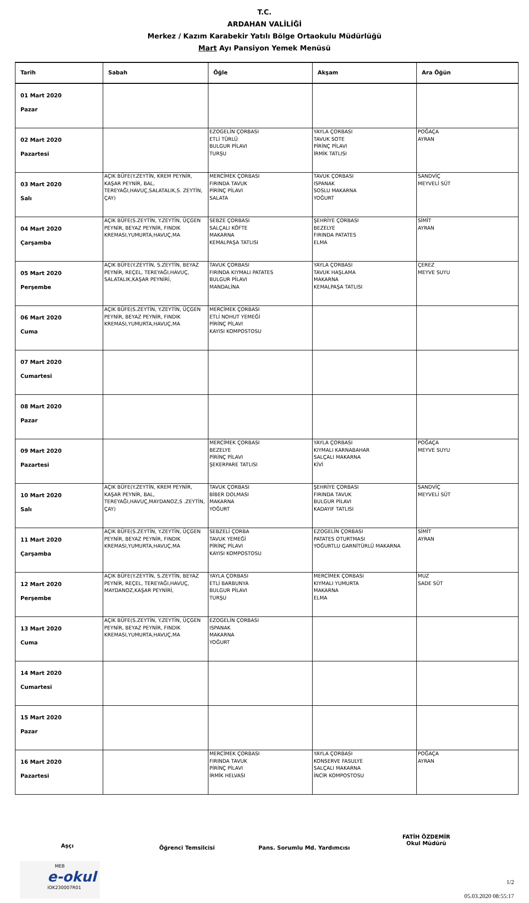T.C.
ARDAHAN VALİLİĞİ
Merkez / Kazım Karabekir Yatılı Bölge Ortaokulu Müdürlüğü
Mart Ayı Pansiyon Yemek Menüsü
| Tarih | Sabah | Öğle | Akşam | Ara Öğün |
| --- | --- | --- | --- | --- |
| 01 Mart 2020 Pazar | | | | |
| 02 Mart 2020 Pazartesi | | EZOGELİN ÇORBASI ETLİ TÜRLÜ BULGUR PİLAVI TURŞU | YAYLA ÇORBASI TAVUK SOTE PİRİNÇ PİLAVI İRMİK TATLISI | POĞAÇA AYRAN |
| 03 Mart 2020 Salı | AÇIK BÜFE(Y.ZEYTİN, KREM PEYNİR, KAŞAR PEYNİR, BAL, TEREYAĞI,HAVUÇ,SALATALIK,S. ZEYTİN, ÇAY) | MERCİMEK ÇORBASI FIRINDA TAVUK PİRİNÇ PİLAVI SALATA | TAVUK ÇORBASI ISPANAK SOSLU MAKARNA YOĞURT | SANDVİÇ MEYVELİ SÜT |
| 04 Mart 2020 Çarşamba | AÇIK BÜFE(S.ZEYTİN, Y.ZEYTİN, ÜÇGEN PEYNİR, BEYAZ PEYNİR, FINDIK KREMASI,YUMURTA,HAVUÇ,MA | SEBZE ÇORBASI SALÇALI KÖFTE MAKARNA KEMALPAŞA TATLISI | ŞEHRİYE ÇORBASI BEZELYE FIRINDA PATATES ELMA | SİMİT AYRAN |
| 05 Mart 2020 Perşembe | AÇIK BÜFE(Y.ZEYTİN, S.ZEYTİN, BEYAZ PEYNİR, REÇEL, TEREYAĞI,HAVUÇ, SALATALIK,KAŞAR PEYNİRİ, | TAVUK ÇORBASI FIRINDA KIYMALI PATATES BULGUR PİLAVI MANDALİNA | YAYLA ÇORBASI TAVUK HAŞLAMA MAKARNA KEMALPAŞA TATLISI | ÇEREZ MEYVE SUYU |
| 06 Mart 2020 Cuma | AÇIK BÜFE(S.ZEYTİN, Y.ZEYTİN, ÜÇGEN PEYNİR, BEYAZ PEYNİR, FINDIK KREMASI,YUMURTA,HAVUÇ,MA | MERCİMEK ÇORBASI ETLİ NOHUT YEMEĞİ PİRİNÇ PİLAVI KAYISI KOMPOSTOSU | | |
| 07 Mart 2020 Cumartesi | | | | |
| 08 Mart 2020 Pazar | | | | |
| 09 Mart 2020 Pazartesi | | MERCİMEK ÇORBASI BEZELYE PİRİNÇ PİLAVI ŞEKERPARE TATLISI | YAYLA ÇORBASI KIYMALI KARNABAHAR SALÇALI MAKARNA KİVİ | POĞAÇA MEYVE SUYU |
| 10 Mart 2020 Salı | AÇIK BÜFE(Y.ZEYTİN, KREM PEYNİR, KAŞAR PEYNİR, BAL, TEREYAĞI,HAVUÇ,MAYDANOZ,S .ZEYTİN, ÇAY) | TAVUK ÇORBASI BİBER DOLMASI MAKARNA YOĞURT | ŞEHRİYE ÇORBASI FIRINDA TAVUK BULGUR PİLAVI KADAYIF TATLISI | SANDVİÇ MEYVELİ SÜT |
| 11 Mart 2020 Çarşamba | AÇIK BÜFE(S.ZEYTİN, Y.ZEYTİN, ÜÇGEN PEYNİR, BEYAZ PEYNİR, FINDIK KREMASI,YUMURTA,HAVUÇ,MA | SEBZELİ ÇORBA TAVUK YEMEĞİ PİRİNÇ PİLAVI KAYISI KOMPOSTOSU | EZOGELİN ÇORBASI PATATES OTURTMASI YOĞURTLU GARNİTÜRLÜ MAKARNA | SİMİT AYRAN |
| 12 Mart 2020 Perşembe | AÇIK BÜFE(Y.ZEYTİN, S.ZEYTİN, BEYAZ PEYNİR, REÇEL, TEREYAĞI,HAVUÇ, MAYDANOZ,KAŞAR PEYNİRİ, | YAYLA ÇORBASI ETLİ BARBUNYA BULGUR PİLAVI TURŞU | MERCİMEK ÇORBASI KIYMALI YUMURTA MAKARNA ELMA | MUZ SADE SÜT |
| 13 Mart 2020 Cuma | AÇIK BÜFE(S.ZEYTİN, Y.ZEYTİN, ÜÇGEN PEYNİR, BEYAZ PEYNİR, FINDIK KREMASI,YUMURTA,HAVUÇ,MA | EZOGELİN ÇORBASI ISPANAK MAKARNA YOĞURT | | |
| 14 Mart 2020 Cumartesi | | | | |
| 15 Mart 2020 Pazar | | | | |
| 16 Mart 2020 Pazartesi | | MERCİMEK ÇORBASI FIRINDA TAVUK PİRİNÇ PİLAVI İRMİK HELVASI | YAYLA ÇORBASI KONSERVE FASULYE SALÇALI MAKARNA İNCİR KOMPOSTOSU | POĞAÇA AYRAN |
Aşçı
Öğrenci Temsilcisi Pans. Sorumlu Md. Yardımcısı
FATİH ÖZDEMİR
Okul Müdürü
MEB
e-okul
IOK230007R01
1/2
05.03.2020 08:55:17